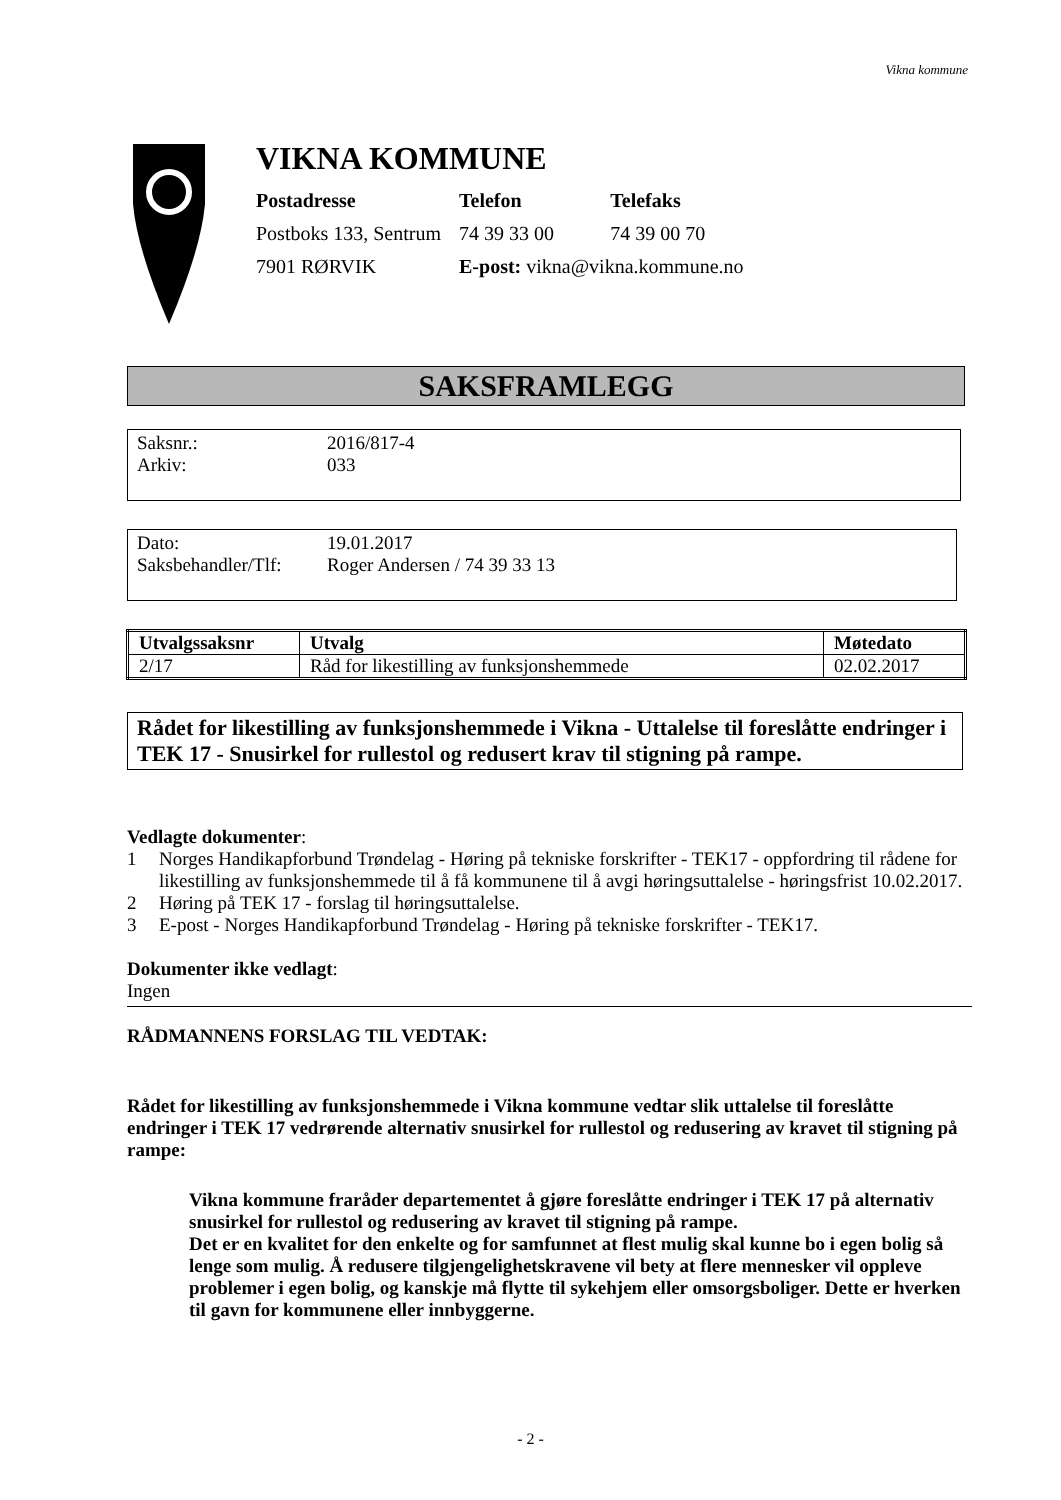Vikna kommune
VIKNA KOMMUNE
| Postadresse | Telefon | Telefaks |
| Postboks 133, Sentrum | 74 39 33 00 | 74 39 00 70 |
| 7901 RØRVIK | E-post: vikna@vikna.kommune.no | |
SAKSFRAMLEGG
| Saksnr.: | 2016/817-4 |
| Arkiv: | 033 |
| Dato: | 19.01.2017 |
| Saksbehandler/Tlf: | Roger Andersen / 74 39 33 13 |
| Utvalgssaksnr | Utvalg | Møtedato |
| --- | --- | --- |
| 2/17 | Råd for likestilling av funksjonshemmede | 02.02.2017 |
Rådet for likestilling av funksjonshemmede i Vikna - Uttalelse til foreslåtte endringer i TEK 17 - Snusirkel for rullestol og redusert krav til stigning på rampe.
Vedlagte dokumenter:
1 Norges Handikapforbund Trøndelag - Høring på tekniske forskrifter - TEK17 - oppfordring til rådene for likestilling av funksjonshemmede til å få kommunene til å avgi høringsuttalelse - høringsfrist 10.02.2017.
2 Høring på TEK 17 - forslag til høringsuttalelse.
3 E-post - Norges Handikapforbund Trøndelag - Høring på tekniske forskrifter - TEK17.
Dokumenter ikke vedlagt:
Ingen
RÅDMANNENS FORSLAG TIL VEDTAK:
Rådet for likestilling av funksjonshemmede i Vikna kommune vedtar slik uttalelse til foreslåtte endringer i TEK 17 vedrørende alternativ snusirkel for rullestol og redusering av kravet til stigning på rampe:
Vikna kommune fraråder departementet å gjøre foreslåtte endringer i TEK 17 på alternativ snusirkel for rullestol og redusering av kravet til stigning på rampe.
Det er en kvalitet for den enkelte og for samfunnet at flest mulig skal kunne bo i egen bolig så lenge som mulig. Å redusere tilgjengelighetskravene vil bety at flere mennesker vil oppleve problemer i egen bolig, og kanskje må flytte til sykehjem eller omsorgsboliger. Dette er hverken til gavn for kommunene eller innbyggerne.
- 2 -